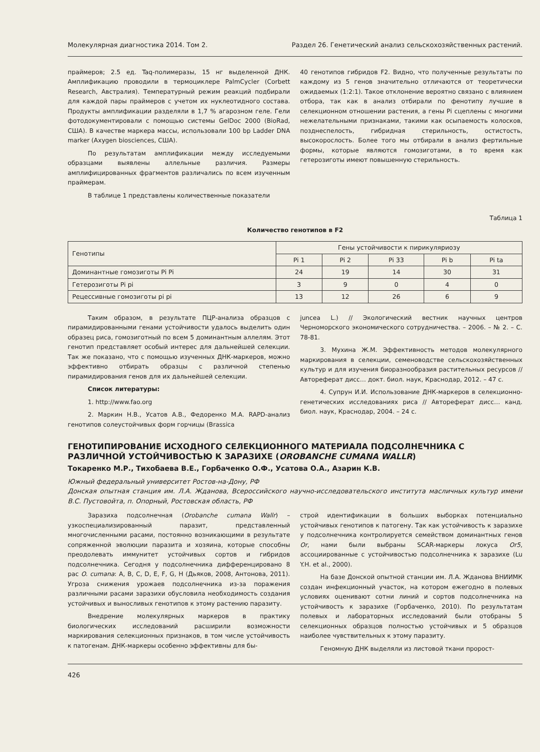Молекулярная диагностика 2014. Том 2. Раздел 26. Генетический анализ сельскохозяйственных растений.
праймеров; 2.5 ед. Taq-полимеразы, 15 нг выделенной ДНК. Амплификацию проводили в термоциклере PalmCycler (Corbett Research, Австралия). Температурный режим реакций подбирали для каждой пары праймеров с учетом их нуклеотидного состава. Продукты амплификации разделяли в 1,7 % агарозном геле. Гели фотодокументировали с помощью системы GelDoc 2000 (BioRad, США). В качестве маркера массы, использовали 100 bp Ladder DNA marker (Axygen biosciences, США).
По результатам амплификации между исследуемыми образцами выявлены аллельные различия. Размеры амплифицированных фрагментов различались по всем изученным праймерам.
В таблице 1 представлены количественные показатели
40 генотипов гибридов F2. Видно, что полученные результаты по каждому из 5 генов значительно отличаются от теоретически ожидаемых (1:2:1). Такое отклонение вероятно связано с влиянием отбора, так как в анализ отбирали по фенотипу лучшие в селекционном отношении растения, а гены Pi сцеплены с многими нежелательными признаками, такими как осыпаемость колосков, позднеспелость, гибридная стерильность, остистость, высокорослость. Более того мы отбирали в анализ фертильные формы, которые являются гомозиготами, в то время как гетерозиготы имеют повышенную стерильность.
Таблица 1
Количество генотипов в F2
| Генотипы | Гены устойчивости к пирикуляриозу | | | | |
| --- | --- | --- | --- | --- | --- |
| | Pi 1 | Pi 2 | Pi 33 | Pi b | Pi ta |
| Доминантные гомозиготы Pi Pi | 24 | 19 | 14 | 30 | 31 |
| Гетерозиготы Pi pi | 3 | 9 | 0 | 4 | 0 |
| Рецессивные гомозиготы pi pi | 13 | 12 | 26 | 6 | 9 |
Таким образом, в результате ПЦР-анализа образцов с пирамидированными генами устойчивости удалось выделить один образец риса, гомозиготный по всем 5 доминантным аллелям. Этот генотип представляет особый интерес для дальнейшей селекции. Так же показано, что с помощью изученных ДНК-маркеров, можно эффективно отбирать образцы с различной степенью пирамидирования генов для их дальнейшей селекции.
Список литературы:
1. http://www.fao.org
2. Маркин Н.В., Усатов А.В., Федоренко М.А. RAPD-анализ генотипов солеустойчивых форм горчицы (Brassica
juncea L.) // Экологический вестник научных центров Черноморского экономического сотрудничества. – 2006. – № 2. – С. 78-81.
3. Мухина Ж.М. Эффективность методов молекулярного маркирования в селекции, семеноводстве сельскохозяйственных культур и для изучения биоразнообразия растительных ресурсов // Автореферат дисс… докт. биол. наук, Краснодар, 2012. – 47 с.
4. Супрун И.И. Использование ДНК-маркеров в селекционно-генетических исследованиях риса // Автореферат дисс… канд. биол. наук, Краснодар, 2004. – 24 с.
ГЕНОТИПИРОВАНИЕ ИСХОДНОГО СЕЛЕКЦИОННОГО МАТЕРИАЛА ПОДСОЛНЕЧНИКА С РАЗЛИЧНОЙ УСТОЙЧИВОСТЬЮ К ЗАРАЗИХЕ (OROBANCHE CUMANA WALLR)
Токаренко М.Р., Тихобаева В.Е., Горбаченко О.Ф., Усатова О.А., Азарин К.В.
Южный федеральный университет Ростов-на-Дону, РФ
Донская опытная станция им. Л.А. Жданова, Всероссийского научно-исследовательского института масличных культур имени В.С. Пустовойта, п. Опорный, Ростовская область, РФ
Заразиха подсолнечная (Orobanche cumana Wallr) – узкоспециализированный паразит, представленный многочисленными расами, постоянно возникающими в результате сопряженной эволюции паразита и хозяина, которые способны преодолевать иммунитет устойчивых сортов и гибридов подсолнечника. Сегодня у подсолнечника дифференцировано 8 рас O. cumana: A, B, C, D, E, F, G, H (Дьяков, 2008, Антонова, 2011). Угроза снижения урожаев подсолнечника из-за поражения различными расами заразихи обусловила необходимость создания устойчивых и выносливых генотипов к этому растению паразиту.
Внедрение молекулярных маркеров в практику биологических исследований расширили возможности маркирования селекционных признаков, в том числе устойчивость к патогенам. ДНК-маркеры особенно эффективны для бы-
строй идентификации в больших выборках потенциально устойчивых генотипов к патогену. Так как устойчивость к заразихе у подсолнечника контролируется семейством доминантных генов Or, нами были выбраны SCAR-маркеры локуса Or5, ассоциированные с устойчивостью подсолнечника к заразихе (Lu Y.H. et al., 2000).
На базе Донской опытной станции им. Л.А. Жданова ВНИИМК создан инфекционный участок, на котором ежегодно в полевых условиях оценивают сотни линий и сортов подсолнечника на устойчивость к заразихе (Горбаченко, 2010). По результатам полевых и лабораторных исследований были отобраны 5 селекционных образцов полностью устойчивых и 5 образцов наиболее чувствительных к этому паразиту.
Геномную ДНК выделяли из листовой ткани пророст-
426